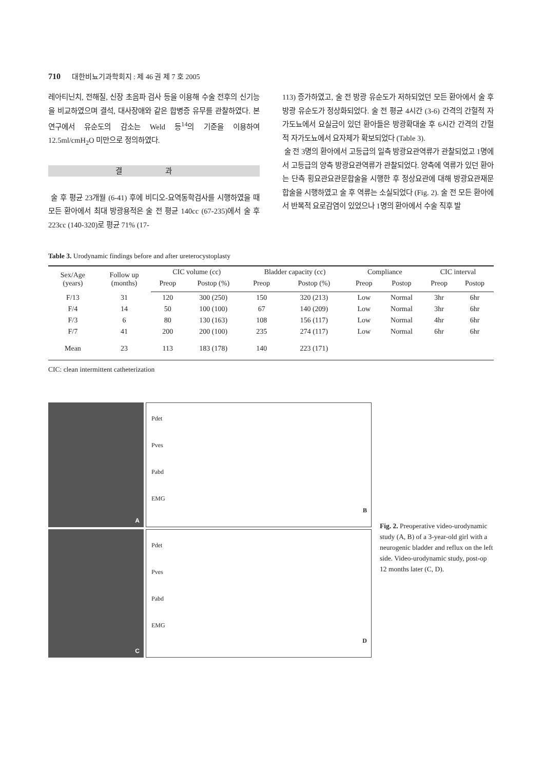710 대한비뇨기과학회지 : 제 46 권 제 7 호 2005
레아티닌치, 전해질, 신장 초음파 검사 등을 이용해 수술 전후의 신기능을 비교하였으며 결석, 대사장애와 같은 합병증 유무를 관찰하였다. 본 연구에서 유순도의 감소는 Weld 등<sup>14</sup>의 기준을 이용하여 12.5ml/cmH<sub>2</sub>O 미만으로 정의하였다.
결 과
술 후 평균 23개월 (6-41) 후에 비디오-요역동학검사를 시행하였을 때 모든 환아에서 최대 방광용적은 술 전 평균 140cc (67-235)에서 술 후 223cc (140-320)로 평균 71% (17-
113) 증가하였고, 술 전 방광 유순도가 저하되었던 모든 환아에서 술 후 방광 유순도가 정상화되었다. 술 전 평균 4시간 (3-6) 간격의 간헐적 자가도뇨에서 요실금이 있던 환아들은 방광확대술 후 6시간 간격의 간헐적 자가도뇨에서 요자제가 확보되었다 (Table 3).
술 전 3명의 환아에서 고등급의 일측 방광요관역류가 관찰되었고 1명에서 고등급의 양측 방광요관역류가 관찰되었다. 양측에 역류가 있던 환아는 단측 횡요관요관문합술을 시행한 후 정상요관에 대해 방광요관재문합술을 시행하였고 술 후 역류는 소실되었다 (Fig. 2). 술 전 모든 환아에서 반복적 요로감염이 있었으나 1명의 환아에서 수술 직후 발
Table 3. Urodynamic findings before and after ureterocystoplasty
| Sex/Age (years) | Follow up (months) | CIC volume (cc) | | Bladder capacity (cc) | | Compliance | | CIC interval | |
| --- | --- | --- | --- | --- | --- | --- | --- | --- | --- |
| | | Preop | Postop (%) | Preop | Postop (%) | Preop | Postop | Preop | Postop |
| F/13 | 31 | 120 | 300 (250) | 150 | 320 (213) | Low | Normal | 3hr | 6hr |
| F/4 | 14 | 50 | 100 (100) | 67 | 140 (209) | Low | Normal | 3hr | 6hr |
| F/3 | 6 | 80 | 130 (163) | 108 | 156 (117) | Low | Normal | 4hr | 6hr |
| F/7 | 41 | 200 | 200 (100) | 235 | 274 (117) | Low | Normal | 6hr | 6hr |
| Mean | 23 | 113 | 183 (178) | 140 | 223 (171) | | | | |
CIC: clean intermittent catheterization
A
Pdet
Pves
Pabd
EMG
B
C
Pdet
Pves
Pabd
EMG
D
Fig. 2. Preoperative video-urodynamic study (A, B) of a 3-year-old girl with a neurogenic bladder and reflux on the left side. Video-urodynamic study, post-op 12 months later (C, D).